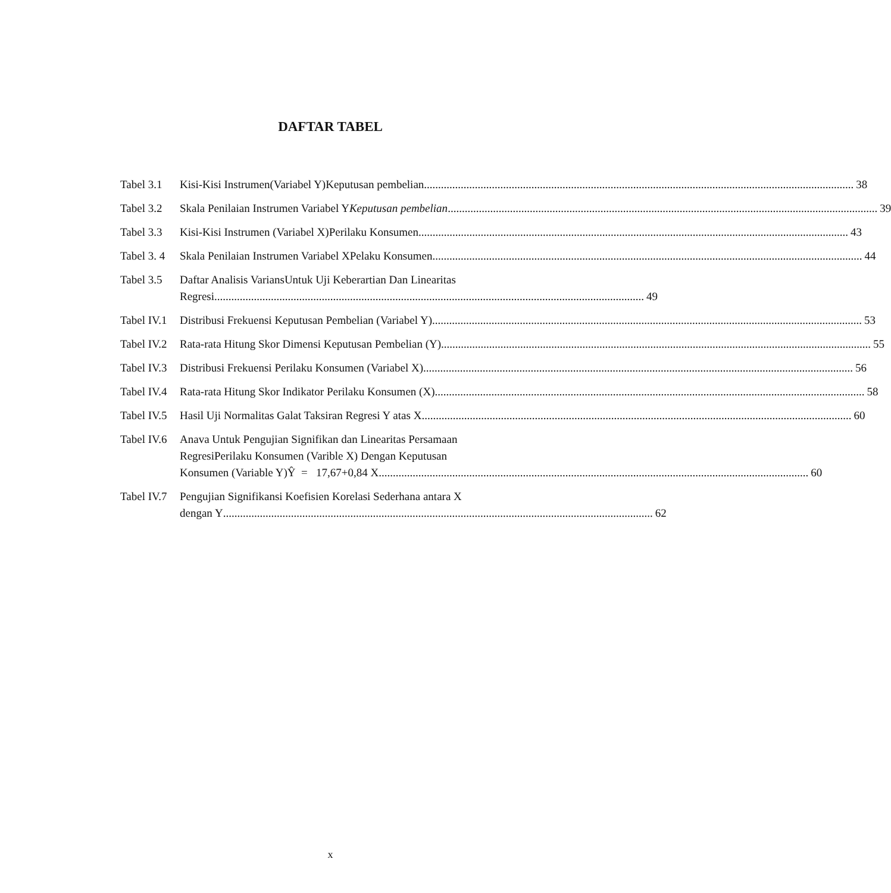DAFTAR TABEL
Tabel 3.1
Kisi-Kisi Instrumen(Variabel Y)Keputusan pembelian 38
Tabel 3.2
Skala Penilaian Instrumen Variabel YKeputusan pembelian 39
Tabel 3.3
Kisi-Kisi Instrumen (Variabel X)Perilaku Konsumen 43
Tabel 3. 4
Skala Penilaian Instrumen Variabel XPelaku Konsumen 44
Tabel 3.5
Daftar Analisis VariansUntuk Uji Keberartian Dan Linearitas
Regresi 49
Tabel IV.1
Distribusi Frekuensi Keputusan Pembelian (Variabel Y) 53
Tabel IV.2
Rata-rata Hitung Skor Dimensi Keputusan Pembelian (Y) 55
Tabel IV.3
Distribusi Frekuensi Perilaku Konsumen (Variabel X) 56
Tabel IV.4
Rata-rata Hitung Skor Indikator Perilaku Konsumen (X) 58
Tabel IV.5
Hasil Uji Normalitas Galat Taksiran Regresi Y atas X 60
Tabel IV.6
Anava Untuk Pengujian Signifikan dan Linearitas Persamaan
RegresiPerilaku Konsumen (Varible X) Dengan Keputusan
Konsumen (Variable Y)Ŷ = 17,67+0,84 X 60
Tabel IV.7
Pengujian Signifikansi Koefisien Korelasi Sederhana antara X
dengan Y 62
x